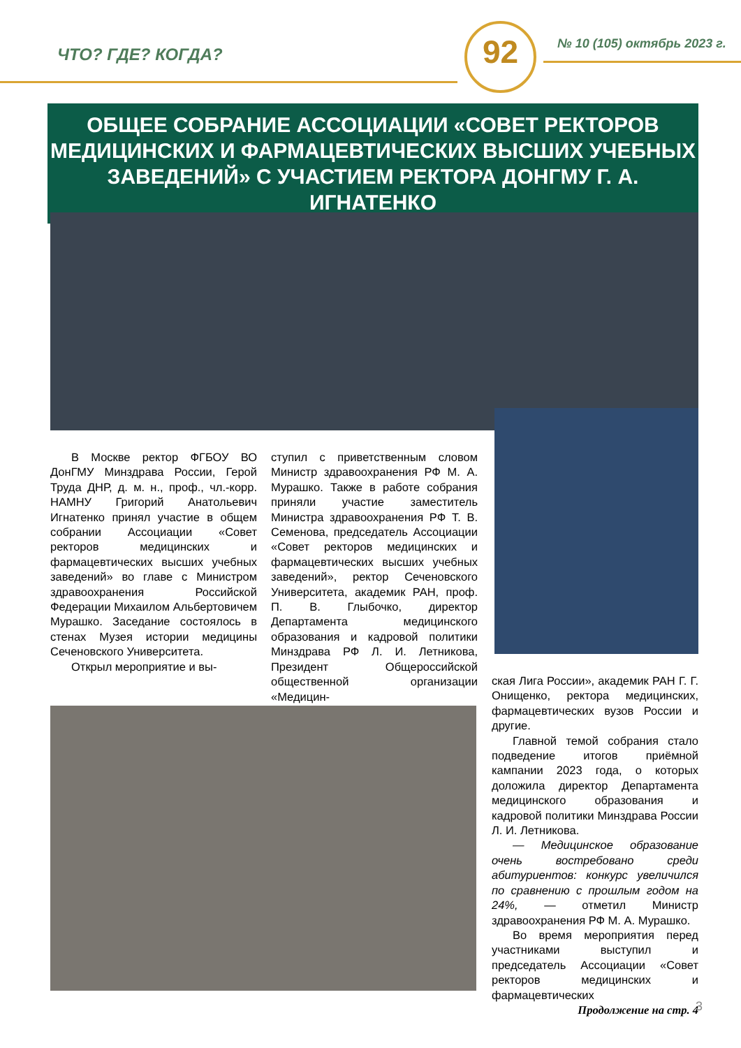ЧТО? ГДЕ? КОГДА? 92 № 10 (105) октябрь 2023 г.
ОБЩЕЕ СОБРАНИЕ АССОЦИАЦИИ «СОВЕТ РЕКТОРОВ МЕДИЦИНСКИХ И ФАРМАЦЕВТИЧЕСКИХ ВЫСШИХ УЧЕБНЫХ ЗАВЕДЕНИЙ» С УЧАСТИЕМ РЕКТОРА ДОНГМУ Г. А. ИГНАТЕНКО
В Москве ректор ФГБОУ ВО ДонГМУ Минздрава России, Герой Труда ДНР, д. м. н., проф., чл.-корр. НАМНУ Григорий Анатольевич Игнатенко принял участие в общем собрании Ассоциации «Совет ректоров медицинских и фармацевтических высших учебных заведений» во главе с Министром здравоохранения Российской Федерации Михаилом Альбертовичем Мурашко. Заседание состоялось в стенах Музея истории медицины Сеченовского Университета.
Открыл мероприятие и вы-
ступил с приветственным словом Министр здравоохранения РФ М. А. Мурашко. Также в работе собрания приняли участие заместитель Министра здравоохранения РФ Т. В. Семенова, председатель Ассоциации «Совет ректоров медицинских и фармацевтических высших учебных заведений», ректор Сеченовского Университета, академик РАН, проф. П. В. Глыбочко, директор Департамента медицинского образования и кадровой политики Минздрава РФ Л. И. Летникова, Президент Общероссийской общественной организации «Медицин-
ская Лига России», академик РАН Г. Г. Онищенко, ректора медицинских, фармацевтических вузов России и другие.
Главной темой собрания стало подведение итогов приёмной кампании 2023 года, о которых доложила директор Департамента медицинского образования и кадровой политики Минздрава России Л. И. Летникова.
— Медицинское образование очень востребовано среди абитуриентов: конкурс увеличился по сравнению с прошлым годом на 24%, — отметил Министр здравоохранения РФ М. А. Мурашко.
Во время мероприятия перед участниками выступил и председатель Ассоциации «Совет ректоров медицинских и фармацевтических
Продолжение на стр. 4
3